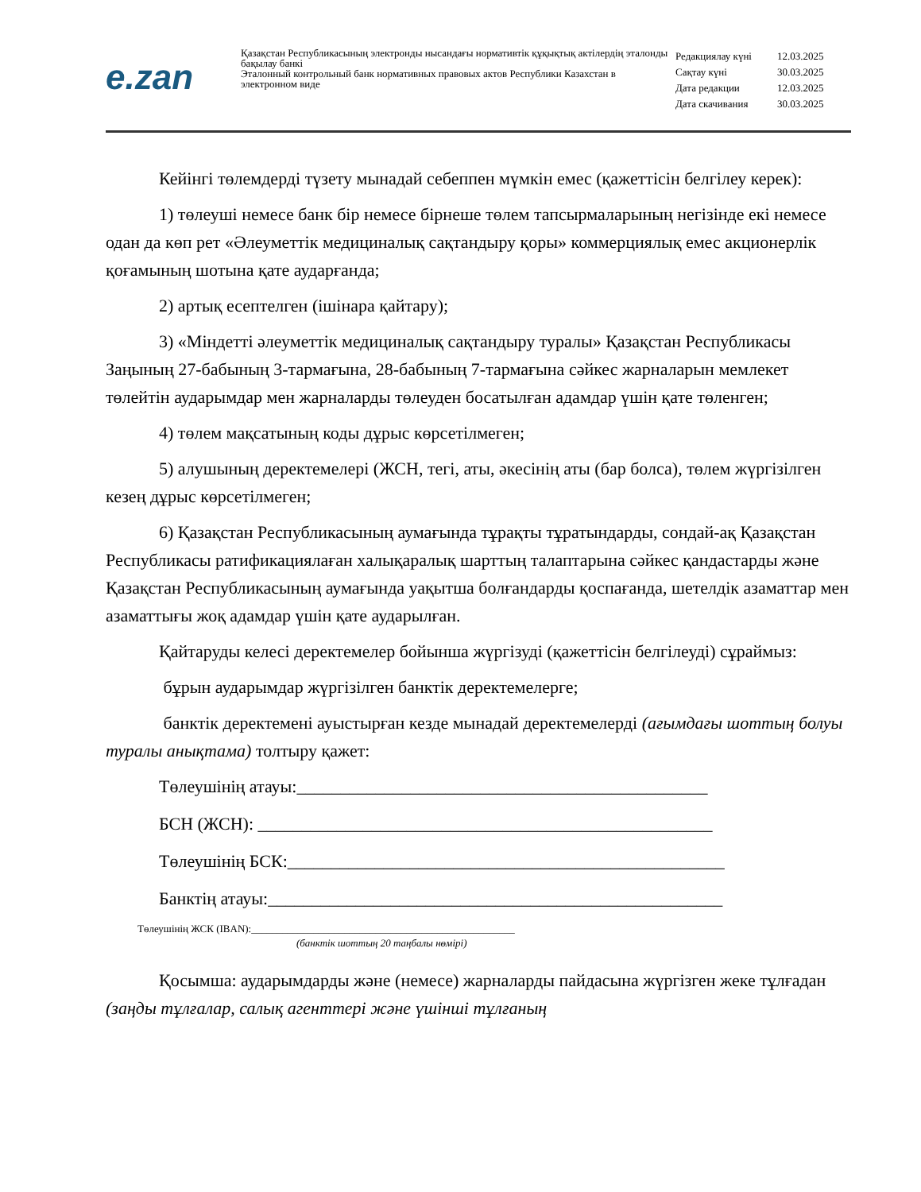e.zan
Қазақстан Республикасының электронды нысандағы нормативтік құқықтық актілердің эталонды бақылау банкі
Эталонный контрольный банк нормативных правовых актов Республики Казахстан в электронном виде
| Редакциялау күні | 12.03.2025 |
| Сақтау күні | 30.03.2025 |
| Дата редакции | 12.03.2025 |
| Дата скачивания | 30.03.2025 |
Кейінгі төлемдерді түзету мынадай себеппен мүмкін емес (қажеттісін белгілеу керек):
1) төлеуші немесе банк бір немесе бірнеше төлем тапсырмаларының негізінде екі немесе одан да көп рет «Әлеуметтік медициналық сақтандыру қоры» коммерциялық емес акционерлік қоғамының шотына қате аударғанда;
2) артық есептелген (ішінара қайтару);
3) «Міндетті әлеуметтік медициналық сақтандыру туралы» Қазақстан Республикасы Заңының 27-бабының 3-тармағына, 28-бабының 7-тармағына сәйкес жарналарын мемлекет төлейтін аударымдар мен жарналарды төлеуден босатылған адамдар үшін қате төленген;
4) төлем мақсатының коды дұрыс көрсетілмеген;
5) алушының деректемелері (ЖСН, тегі, аты, әкесінің аты (бар болса), төлем жүргізілген кезең дұрыс көрсетілмеген;
6) Қазақстан Республикасының аумағында тұрақты тұратындарды, сондай-ақ Қазақстан Республикасы ратификациялаған халықаралық шарттың талаптарына сәйкес қандастарды және Қазақстан Республикасының аумағында уақытша болғандарды қоспағанда, шетелдік азаматтар мен азаматтығы жоқ адамдар үшін қате аударылған.
Қайтаруды келесі деректемелер бойынша жүргізуді (қажеттісін белгілеуді) сұраймыз:
бұрын аударымдар жүргізілген банктік деректемелерге;
банктік деректемені ауыстырған кезде мынадай деректемелерді (ағымдағы шоттың болуы туралы анықтама) толтыру қажет:
Төлеушінің атауы:_______________________________________________
БСН (ЖСН): ____________________________________________________
Төлеушінің БСК:__________________________________________________
Банктің атауы:____________________________________________________
Төлеушінің ЖСК (IBAN):___________________________________________________
(банктік шоттың 20 таңбалы нөмірі)
Қосымша: аударымдарды және (немесе) жарналарды пайдасына жүргізген жеке тұлғадан (заңды тұлғалар, салық агенттері және үшінші тұлғаның